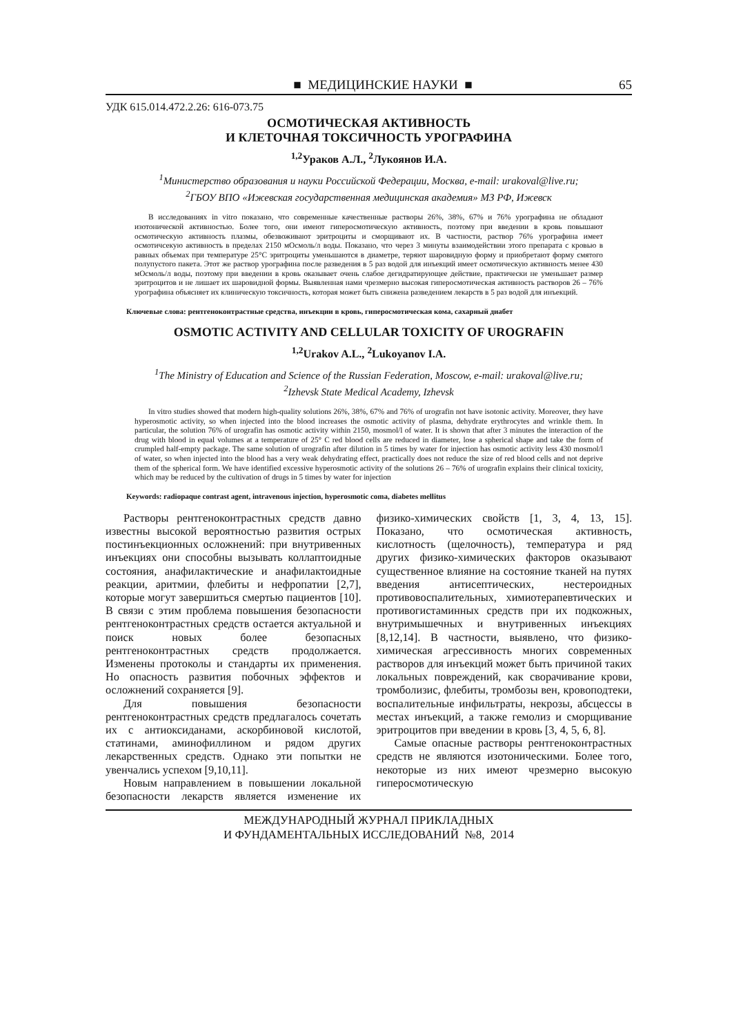■ МЕДИЦИНСКИЕ НАУКИ ■ 65
УДК 615.014.472.2.26: 616-073.75
ОСМОТИЧЕСКАЯ АКТИВНОСТЬ
И КЛЕТОЧНАЯ ТОКСИЧНОСТЬ УРОГРАФИНА
<sup>1,2</sup>Ураков А.Л., <sup>2</sup>Лукоянов И.А.
<sup>1</sup> Министерство образования и науки Российской Федерации, Москва, e-mail: urakoval@live.ru;
<sup>2</sup> ГБОУ ВПО «Ижевская государственная медицинская академия» МЗ РФ, Ижевск
В исследованиях in vitro показано, что современные качественные растворы 26%, 38%, 67% и 76% урографина не обладают изотонической активностью. Более того, они имеют гиперосмотическую активность, поэтому при введении в кровь повышают осмотическую активность плазмы, обезвоживают эритроциты и сморщивают их. В частности, раствор 76% урографина имеет осмотичсекую активность в пределах 2150 мОсмоль/л воды. Показано, что через 3 минуты взаимодействии этого препарата с кровью в равных объемах при температуре 25°С эритроциты уменьшаются в диаметре, теряют шаровидную форму и приобретают форму смятого полупустого пакета. Этот же раствор урографина после разведения в 5 раз водой для инъекций имеет осмотическую активность менее 430 мОсмоль/л воды, поэтому при введении в кровь оказывает очень слабое дегидратирующее действие, практически не уменьшает размер эритроцитов и не лишает их шаровидной формы. Выявленная нами чрезмерно высокая гиперосмотическая активность растворов 26 – 76% урографина объясняет их клиническую токсичность, которая может быть снижена разведением лекарств в 5 раз водой для инъекций.
Ключевые слова: рентгеноконтрастные средства, инъекции в кровь, гиперосмотическая кома, сахарный диабет
OSMOTIC ACTIVITY AND CELLULAR TOXICITY OF UROGRAFIN
<sup>1,2</sup>Urakov A.L., <sup>2</sup>Lukoyanov I.A.
<sup>1</sup> The Ministry of Education and Science of the Russian Federation, Moscow, e-mail: urakoval@live.ru;
<sup>2</sup> Izhevsk State Medical Academy, Izhevsk
In vitro studies showed that modern high-quality solutions 26%, 38%, 67% and 76% of urografin not have isotonic activity. Moreover, they have hyperosmotic activity, so when injected into the blood increases the osmotic activity of plasma, dehydrate erythrocytes and wrinkle them. In particular, the solution 76% of urografin has osmotic activity within 2150, mosmol/l of water. It is shown that after 3 minutes the interaction of the drug with blood in equal volumes at a temperature of 25° C red blood cells are reduced in diameter, lose a spherical shape and take the form of crumpled half-empty package. The same solution of urografin after dilution in 5 times by water for injection has osmotic activity less 430 mosmol/l of water, so when injected into the blood has a very weak dehydrating effect, practically does not reduce the size of red blood cells and not deprive them of the spherical form. We have identified excessive hyperosmotic activity of the solutions 26 – 76% of urografin explains their clinical toxicity, which may be reduced by the cultivation of drugs in 5 times by water for injection
Keywords: radiopaque contrast agent, intravenous injection, hyperosmotic coma, diabetes mellitus
Растворы рентгеноконтрастных средств давно известны высокой вероятностью развития острых постинъекционных осложнений: при внутривенных инъекциях они способны вызывать коллаптоидные состояния, анафилактические и анафилактоидные реакции, аритмии, флебиты и нефропатии [2,7], которые могут завершиться смертью пациентов [10]. В связи с этим проблема повышения безопасности рентгеноконтрастных средств остается актуальной и поиск новых более безопасных рентгеноконтрастных средств продолжается. Изменены протоколы и стандарты их применения. Но опасность развития побочных эффектов и осложнений сохраняется [9].
Для повышения безопасности рентгеноконтрастных средств предлагалось сочетать их с антиоксиданами, аскорбиновой кислотой, статинами, аминофиллином и рядом других лекарственных средств. Однако эти попытки не увенчались успехом [9,10,11].
Новым направлением в повышении локальной безопасности лекарств является изменение их физико-химических свойств [1, 3, 4, 13, 15]. Показано, что осмотическая активность, кислотность (щелочность), температура и ряд других физико-химических факторов оказывают существенное влияние на состояние тканей на путях введения антисептических, нестероидных противовоспалительных, химиотерапевтических и противогистаминных средств при их подкожных, внутримышечных и внутривенных инъекциях [8,12,14]. В частности, выявлено, что физико-химическая агрессивность многих современных растворов для инъекций может быть причиной таких локальных повреждений, как сворачивание крови, тромболизис, флебиты, тромбозы вен, кровоподтеки, воспалительные инфильтраты, некрозы, абсцессы в местах инъекций, а также гемолиз и сморщивание эритроцитов при введении в кровь [3, 4, 5, 6, 8].
Самые опасные растворы рентгеноконтрастных средств не являются изотоническими. Более того, некоторые из них имеют чрезмерно высокую гиперосмотическую
МЕЖДУНАРОДНЫЙ ЖУРНАЛ ПРИКЛАДНЫХ
И ФУНДАМЕНТАЛЬНЫХ ИССЛЕДОВАНИЙ №8, 2014